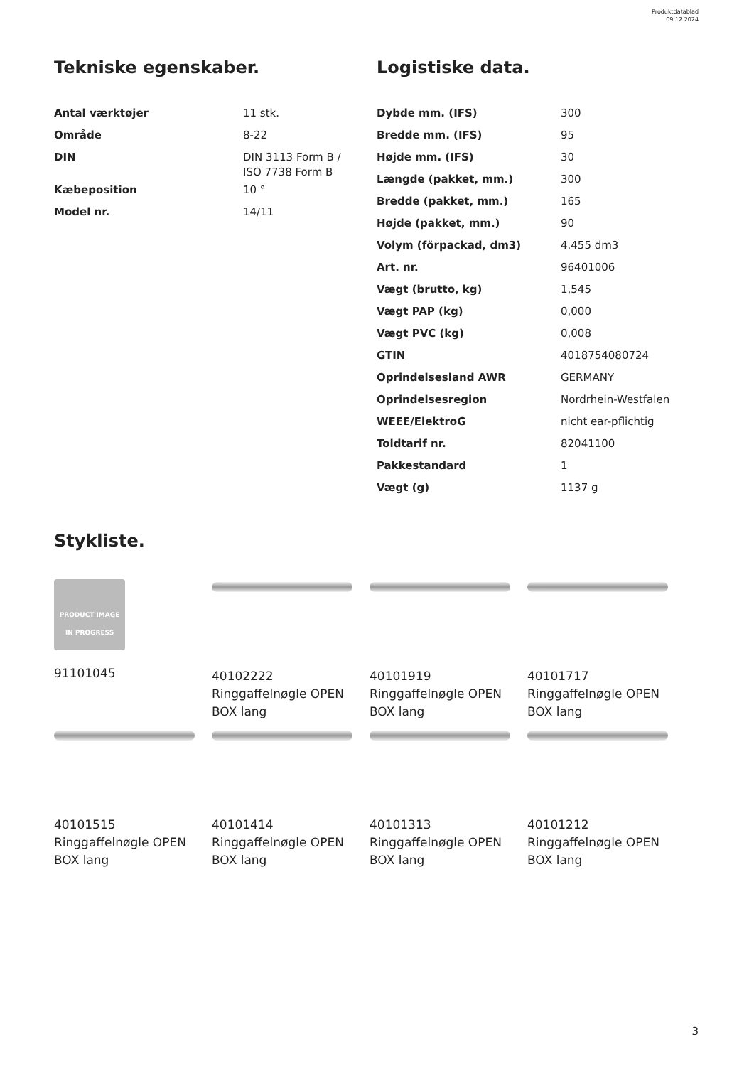Produktdatablad
09.12.2024
Tekniske egenskaber.
| Antal værktøjer | 11 stk. |
| Område | 8-22 |
| DIN | DIN 3113 Form B / ISO 7738 Form B |
| Kæbeposition | 10 ° |
| Model nr. | 14/11 |
Logistiske data.
| Dybde mm. (IFS) | 300 |
| Bredde mm. (IFS) | 95 |
| Højde mm. (IFS) | 30 |
| Længde (pakket, mm.) | 300 |
| Bredde (pakket, mm.) | 165 |
| Højde (pakket, mm.) | 90 |
| Volym (förpackad, dm3) | 4.455 dm3 |
| Art. nr. | 96401006 |
| Vægt (brutto, kg) | 1,545 |
| Vægt PAP (kg) | 0,000 |
| Vægt PVC (kg) | 0,008 |
| GTIN | 4018754080724 |
| Oprindelsesland AWR | GERMANY |
| Oprindelsesregion | Nordrhein-Westfalen |
| WEEE/ElektroG | nicht ear-pflichtig |
| Toldtarif nr. | 82041100 |
| Pakkestandard | 1 |
| Vægt (g) | 1137 g |
Stykliste.
PRODUCT IMAGE
IN PROGRESS
91101045
40102222
Ringgaffelnøgle OPEN
BOX lang
40101919
Ringgaffelnøgle OPEN
BOX lang
40101717
Ringgaffelnøgle OPEN
BOX lang
40101515
Ringgaffelnøgle OPEN
BOX lang
40101414
Ringgaffelnøgle OPEN
BOX lang
40101313
Ringgaffelnøgle OPEN
BOX lang
40101212
Ringgaffelnøgle OPEN
BOX lang
3